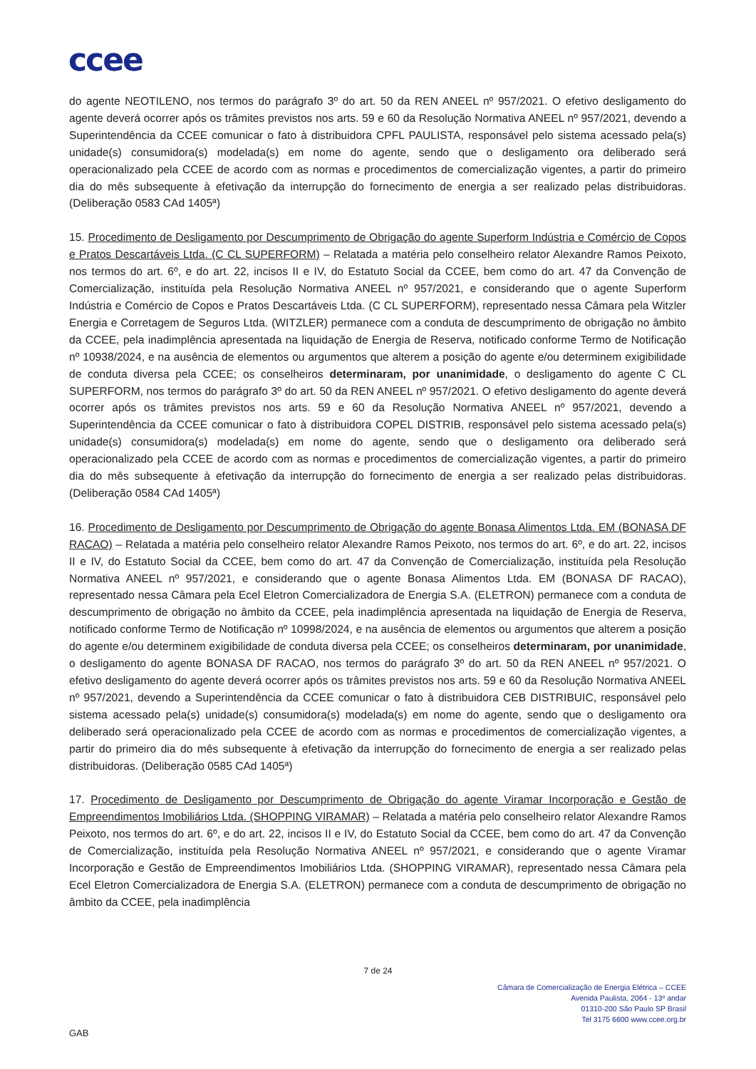ccee
do agente NEOTILENO, nos termos do parágrafo 3º do art. 50 da REN ANEEL nº 957/2021. O efetivo desligamento do agente deverá ocorrer após os trâmites previstos nos arts. 59 e 60 da Resolução Normativa ANEEL nº 957/2021, devendo a Superintendência da CCEE comunicar o fato à distribuidora CPFL PAULISTA, responsável pelo sistema acessado pela(s) unidade(s) consumidora(s) modelada(s) em nome do agente, sendo que o desligamento ora deliberado será operacionalizado pela CCEE de acordo com as normas e procedimentos de comercialização vigentes, a partir do primeiro dia do mês subsequente à efetivação da interrupção do fornecimento de energia a ser realizado pelas distribuidoras. (Deliberação 0583 CAd 1405ª)
15. Procedimento de Desligamento por Descumprimento de Obrigação do agente Superform Indústria e Comércio de Copos e Pratos Descartáveis Ltda. (C CL SUPERFORM) – Relatada a matéria pelo conselheiro relator Alexandre Ramos Peixoto, nos termos do art. 6º, e do art. 22, incisos II e IV, do Estatuto Social da CCEE, bem como do art. 47 da Convenção de Comercialização, instituída pela Resolução Normativa ANEEL nº 957/2021, e considerando que o agente Superform Indústria e Comércio de Copos e Pratos Descartáveis Ltda. (C CL SUPERFORM), representado nessa Câmara pela Witzler Energia e Corretagem de Seguros Ltda. (WITZLER) permanece com a conduta de descumprimento de obrigação no âmbito da CCEE, pela inadimplência apresentada na liquidação de Energia de Reserva, notificado conforme Termo de Notificação nº 10938/2024, e na ausência de elementos ou argumentos que alterem a posição do agente e/ou determinem exigibilidade de conduta diversa pela CCEE; os conselheiros determinaram, por unanimidade, o desligamento do agente C CL SUPERFORM, nos termos do parágrafo 3º do art. 50 da REN ANEEL nº 957/2021. O efetivo desligamento do agente deverá ocorrer após os trâmites previstos nos arts. 59 e 60 da Resolução Normativa ANEEL nº 957/2021, devendo a Superintendência da CCEE comunicar o fato à distribuidora COPEL DISTRIB, responsável pelo sistema acessado pela(s) unidade(s) consumidora(s) modelada(s) em nome do agente, sendo que o desligamento ora deliberado será operacionalizado pela CCEE de acordo com as normas e procedimentos de comercialização vigentes, a partir do primeiro dia do mês subsequente à efetivação da interrupção do fornecimento de energia a ser realizado pelas distribuidoras. (Deliberação 0584 CAd 1405ª)
16. Procedimento de Desligamento por Descumprimento de Obrigação do agente Bonasa Alimentos Ltda. EM (BONASA DF RACAO) – Relatada a matéria pelo conselheiro relator Alexandre Ramos Peixoto, nos termos do art. 6º, e do art. 22, incisos II e IV, do Estatuto Social da CCEE, bem como do art. 47 da Convenção de Comercialização, instituída pela Resolução Normativa ANEEL nº 957/2021, e considerando que o agente Bonasa Alimentos Ltda. EM (BONASA DF RACAO), representado nessa Câmara pela Ecel Eletron Comercializadora de Energia S.A. (ELETRON) permanece com a conduta de descumprimento de obrigação no âmbito da CCEE, pela inadimplência apresentada na liquidação de Energia de Reserva, notificado conforme Termo de Notificação nº 10998/2024, e na ausência de elementos ou argumentos que alterem a posição do agente e/ou determinem exigibilidade de conduta diversa pela CCEE; os conselheiros determinaram, por unanimidade, o desligamento do agente BONASA DF RACAO, nos termos do parágrafo 3º do art. 50 da REN ANEEL nº 957/2021. O efetivo desligamento do agente deverá ocorrer após os trâmites previstos nos arts. 59 e 60 da Resolução Normativa ANEEL nº 957/2021, devendo a Superintendência da CCEE comunicar o fato à distribuidora CEB DISTRIBUIC, responsável pelo sistema acessado pela(s) unidade(s) consumidora(s) modelada(s) em nome do agente, sendo que o desligamento ora deliberado será operacionalizado pela CCEE de acordo com as normas e procedimentos de comercialização vigentes, a partir do primeiro dia do mês subsequente à efetivação da interrupção do fornecimento de energia a ser realizado pelas distribuidoras. (Deliberação 0585 CAd 1405ª)
17. Procedimento de Desligamento por Descumprimento de Obrigação do agente Viramar Incorporação e Gestão de Empreendimentos Imobiliários Ltda. (SHOPPING VIRAMAR) – Relatada a matéria pelo conselheiro relator Alexandre Ramos Peixoto, nos termos do art. 6º, e do art. 22, incisos II e IV, do Estatuto Social da CCEE, bem como do art. 47 da Convenção de Comercialização, instituída pela Resolução Normativa ANEEL nº 957/2021, e considerando que o agente Viramar Incorporação e Gestão de Empreendimentos Imobiliários Ltda. (SHOPPING VIRAMAR), representado nessa Câmara pela Ecel Eletron Comercializadora de Energia S.A. (ELETRON) permanece com a conduta de descumprimento de obrigação no âmbito da CCEE, pela inadimplência
7 de 24
Câmara de Comercialização de Energia Elétrica – CCEE
Avenida Paulista, 2064 - 13º andar
01310-200 São Paulo SP Brasil
Tel 3175 6600 www.ccee.org.br
GAB